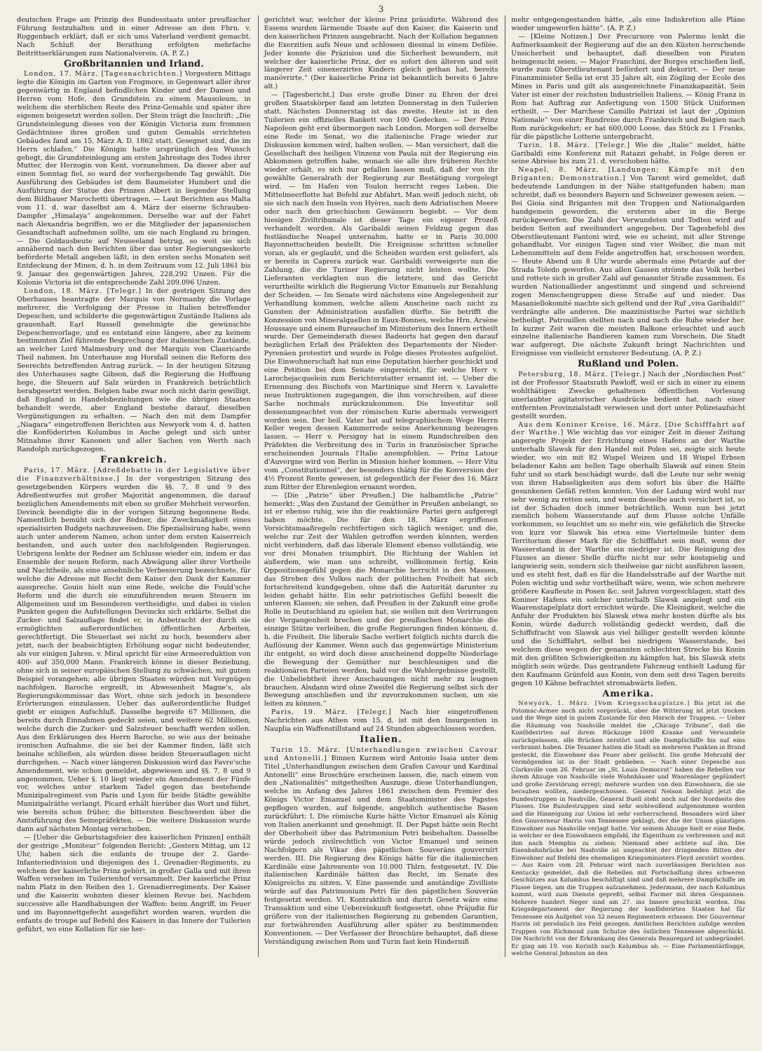3
deutschen Frage am Prinzip des Bundesstaats unter preußischer Führung festzuhalten und in einer Adresse an den Fhrn. v. Roggenbach erklärt, daß er sich ums Vaterland verdient gemacht. Nach Schluß der Berathung erfolgten mehrfache Beitrittserklärungen zum Nationalverein. (A. P. Z.)
Großbritannien und Irland.
London, 17. März. [Tagesnachrichten.] Vorgestern Mittags legte die Königin im Garten von Frogmore, in Gegenwart aller ihrer gegenwärtig in England befindlichen Kinder und der Damen und Herren vom Hofe, den Grundstein zu einem Mausoleum, in welchem die sterblichen Reste des Prinz-Gemahls und später ihre eigenen beigesetzt werden sollen. Der Stein trägt die Inschrift: „Die Grundsteinlegung dieses von der Königin Victoria zum frommen Gedächtnisse ihres großen und guten Gemahls errichteten Gebäudes fand am 15. März A. D. 1862 statt. Gesegnet sind, die im Herrn schlafen.“ Die Königin hatte ursprünglich den Wunsch gehegt, die Grundsteinlegung am ersten Jahrestage des Todes ihrer Mutter, der Herzogin von Kent, vorzunehmen. Da dieser aber auf einen Sonntag fiel, so ward der vorhergehende Tag gewählt. Die Ausführung des Gebäudes ist dem Baumeister Humbert und die Ausführung der Statue des Prinzen Albert in liegender Stellung dem Bildhauer Marochetti übertragen. — Laut Berichten aus Malta vom 11. d. war daselbst am 4. März der eiserne Schrauben-Dampfer „Himalaya“ angekommen. Derselbe war auf der Fahrt nach Alexandria begriffen, wo er die Mitglieder der japanesischen Gesandtschaft aufnehmen sollte, um sie nach England zu bringen. — Die Goldausbeute auf Neuseeland betrug, so weit sie sich annähernd nach den Berichten über das unter Regierungseskorte beförderte Metall angeben läßt, in den ersten sechs Monaten seit Entdeckung der Minen, d. h. in dem Zeitraum vom 12. Juli 1861 bis 9. Januar des gegenwärtigen Jahres, 228,292 Unzen. Für die Kolonie Victoria ist die entsprechende Zahl 209,096 Unzen.
London, 18. März. [Telegr.] In der gestrigen Sitzung des Oberhauses beantragte der Marquis von Normanby die Vorlage mehrerer, die Verfolgung der Presse in Italien betreffender Depeschen, und schilderte die gegenwärtigen Zustände Italiens als grauenhaft. Earl Russell genehmigte die gewünschte Depeschenvorlage, und es entstand eine längere, aber zu keinem bestimmten Ziel führende Besprechung der italienischen Zustände, an welcher Lord Malmesbury und der Marquis von Clanricarde Theil nahmen. Im Unterhause zog Horsfall seinen die Reform des Seerechts betreffenden Antrag zurück. — In der heutigen Sitzung des Unterhauses sagte Gibson, daß die Regierung die Hoffnung hege, die Steuern auf Salz würden in Frankreich beträchtlich herabgesetzt werden. Belgien habe zwar noch nicht darin gewilligt, daß England in Handelsbeziehungen wie die übrigen Staaten behandelt werde, aber England bestehe darauf, dieselben Vergünstigungen zu erhalten. — Nach den mit dem Dampfer „Niagara“ eingetroffenen Berichten aus Newyork vom 4. d. hatten die Konföderirten Kolumbus in Asche gelegt und sich unter Mitnahme ihrer Kanonen und aller Sachen von Werth nach Randolph zurückgezogen.
Frankreich.
Paris, 17. März. [Adreßdebatte in der Legislative über die Finanzverhältnisse.] In der vorgestrigen Sitzung des gesetzgebenden Körpers wurden die §§. 7, 8 und 9 des Adreßentwurfes mit großer Majorität angenommen, die darauf bezüglichen Amendements mit eben so großer Mehrheit verworfen. Devinck beendigte die in der vorigen Sitzung begonnene Rede. Namentlich bemüht sich der Redner, die Zweckmäßigkeit eines spezialisirten Budgets nachzuweisen. Die Spezialisirung habe, wenn auch unter anderem Namen, schon unter dem ersten Kaiserreich bestanden, und auch unter den nachfolgenden Regierungen. Uebrigens lenkte der Redner am Schlusse wieder ein, indem er das Ensemble der neuen Reform, nach Abwägung aller ihrer Vortheile und Nachtheile, als eine ansehnliche Verbesserung bezeichnete, für welche die Adresse mit Recht dem Kaiser den Dank der Kammer ausspreche. Gouin hielt nun eine Rede, welche die Fould'sche Reform und die durch sie einzuführenden neuen Steuern im Allgemeinen und im Besonderen vertheidigte, und dabei in vielen Punkten gegen die Aufstellungen Devincks sich erklärte. Selbst die Zucker- und Salzauflage findet er, in Anbetracht der durch sie ermöglichten außerordentlichen öffentlichen Arbeiten, gerechtfertigt. Die Steuerlast sei nicht zu hoch, besonders aber jetzt, nach der beabsichtigten Erhöhung sogar nicht bedeutender, als vor einigen Jahren. v. Miral spricht für eine Armeereduktion von 400- auf 350,000 Mann. Frankreich könne in dieser Beziehung, ohne sich in seiner europäischen Stellung zu schwächen, mit gutem Beispiel vorangehen; alle übrigen Staaten würden mit Vergnügen nachfolgen. Baroche ergreift, in Abwesenheit Magne's, als Regierungskommissar das Wort, ohne sich jedoch in besondere Erörterungen einzulassen. Ueber das außerordentliche Budget giebt er einigen Aufschluß. Dasselbe begreife 67 Millionen, die bereits durch Einnahmen gedeckt seien, und weitere 62 Millionen, welche durch die Zucker- und Salzsteuer beschafft werden sollen. Aus den Erklärungen des Herrn Baroche, so wie aus der beinahe ironischen Aufnahme, die sie bei der Kammer finden, läßt sich beinahe schließen, als würden diese beiden Steuerauflagen nicht durchgehen. — Nach einer längeren Diskussion wird das Favre'sche Amendement, wie schon gemeldet, abgewiesen und §§. 7, 8 und 9 angenommen. Ueber §. 10 liegt wieder ein Amendement der Fünfe vor, welches unter starkem Tadel gegen das bestehende Munizipalregiment von Paris und Lyon für beide Städte gewählte Munizipalräthe verlangt. Picard erhält hierüber das Wort und führt, wie bereits schon früher, die bittersten Beschwerden über die Amtsführung des Seinepräfekten. — Die weitere Diskussion wurde dann auf nächsten Montag verschoben.
— [Ueber die Geburtstagsfeier des kaiserlichen Prinzen] enthält der gestrige „Moniteur“ folgenden Bericht: „Gestern Mittag, um 12 Uhr, haben sich die enfants de troupe der 2. Garde-Infanteriedivision und diejenigen des 1. Grenadier-Regiments, zu welchem der kaiserliche Prinz gehört, in großer Galla und mit ihren Waffen versehen im Tuilerienhof versammelt. Der kaiserliche Prinz nahm Platz in den Reihen des 1. Grenadierregiments. Der Kaiser und die Kaiserin wohnten dieser kleinen Revue bei. Nachdem successive alle Handhabungen der Waffen: beim Angriff, im Feuer und im Bayonnettgefecht ausgeführt worden waren, wurden die enfants de troupe auf Befehl des Kaisers in das Innere der Tuilerien geführt, wo eine Kollation für sie her-
gerichtet war, welcher der kleine Prinz präsidirte. Während des Essens wurden lärmende Toaste auf den Kaiser, die Kaiserin und den kaiserlichen Prinzen ausgebracht. Nach der Kollation begannen die Exerzitien aufs Neue und schlossen diesmal in einem Defilée. Jeder konnte die Präzision und die Sicherheit bewundern, mit welcher der kaiserliche Prinz, der es sofort den älteren und seit längerer Zeit einexerzirten Kindern gleich gethan hat, bereits manövrirte.“ (Der kaiserliche Prinz ist bekanntlich bereits 6 Jahre alt.)
— [Tagesbericht.] Das erste große Diner zu Ehren der drei großen Staatskörper fand am letzten Donnerstag in den Tuilerien statt. Nächsten Donnerstag ist das zweite. Heute ist in den Tuilerien ein offizielles Bankett von 100 Gedecken. — Der Prinz Napoleon geht erst übermorgen nach London. Morgen soll derselbe eine Rede im Senat, wo die italienische Frage wieder zur Diskussion kommen wird, halten wollen. — Man versichert, daß die Gesellschaft des heiligen Vinzenz von Paula mit der Regierung ein Abkommen getroffen habe, wonach sie alle ihre früheren Rechte wieder erhält, es sich nur gefallen lassen muß, daß der von ihr gewählte Generalrath der Regierung zur Bestätigung vorgelegt wird. — Im Hafen von Toulon herrscht reges Leben. Die Mittelmeerflotte hat Befehl zur Abfahrt. Man weiß jedoch nicht, ob sie sich nach den Inseln von Hyères, nach dem Adriatischen Meere oder nach den griechischen Gewässern begiebt. — Vor dem hiesigen Ziviltribunale ist dieser Tage ein eigener Prozeß verhandelt worden. Als Garibaldi seinen Feldzug gegen das festländische Neapel unternahm, hatte er in Paris 30,000 Bayonnettscheiden bestellt. Die Ereignisse schritten schneller voran, als er geglaubt, und die Scheiden wurden erst geliefert, als er bereits in Caprera zurück war. Garibaldi verweigerte nun die Zahlung, die die Turiner Regierung nicht leisten wollte. Die Lieferanten verklagten nun die letztere, und das Gericht verurtheilte wirklich die Regierung Victor Emanuels zur Bezahlung der Scheiden. — Im Senate wird nächstens eine Angelegenheit zur Verhandlung kommen, welche allem Anscheine nach nicht zu Gunsten der Administration ausfallen dürfte. Sie betrifft die Konzession von Mineralquellen in Eaux-Bonnes, welche Hrn. Arsène Houssaye und einem Bureauchef im Ministerium des Innern ertheilt wurde. Der Gemeinderath dieses Badeorts hat gegen den darauf bezüglichen Erlaß des Präfekten des Departements der Nieder-Pyrenäen protestirt und wurde in Folge dieses Protestes aufgelöst. Die Einwohnerschaft hat nun eine Deputation hierher geschickt und eine Petition bei dem Senate eingereicht, für welche Herr v. Larochejacquelein zum Berichterstatter ernannt ist. — Ueber die Ernennung des Bischofs von Martinique sind Herrn v. Lavalette neue Instruktionen zugegangen, die ihm vorschreiben, auf diese Sache nochmals zurückzukommen. Die Investitur soll dessenungeachtet von der römischen Kurie abermals verweigert worden sein. Der heil. Vater hat auf telegraphischem Wege Herrn Keller wegen dessen Kammerrede seine Anerkennung bezeugen lassen. — Herr v. Persigny hat in einem Rundschreiben den Präfekten die Verbreitung des in Turin in französischer Sprache erscheinenden Journals l'Italie anempfohlen. — Prinz Latour d'Auvergne wird von Berlin in Mission hieher kommen. — Herr Vitu vom „Constitutionnel“, der besonders thätig für die Konversion der 4½ Prozent Rente gewesen, ist gelegentlich der Feier des 16. März zum Ritter der Ehrenlegion ernannt worden.
— [Die „Patrie“ über Preußen.] Die halbamtliche „Patrie“ bemerkt: „Was den Zustand der Gemüther in Preußen anbelangt, so ist er ebenso ruhig, wie ihn die reaktionäre Partei gern aufgeregt haben möchte. Die für den 18. März ergriffenen Vorsichtsmaaßregeln rechtfertigen sich täglich weniger, und die, welche zur Zeit der Wahlen getroffen werden könnten, werden nicht verhindern, daß das liberale Element ebenso vollständig, wie vor drei Monaten triumphirt. Die Richtung der Wahlen ist außerdem, wie man uns schreibt, vollkommen fertig. Kein Oppositionsgefühl gegen die Monarchie herrscht in den Massen, das Streben des Volkes nach der politischen Freiheit hat sich fortschreitend kundgegeben, ohne daß die Autorität darunter zu leiden gehabt hätte. Ein sehr patriotisches Gefühl beseelt die unteren Klassen; sie sehen, daß Preußen in der Zukunft eine große Rolle in Deutschland zu spielen hat, sie wollen mit den Verirrungen der Vergangenheit brechen und der preußischen Monarchie die einzige Stütze verleihen, die große Regierungen finden können, d. h. die Freiheit. Die liberale Sache verliert folglich nichts durch die Auflösung der Kammer. Wenn auch das gegenwärtige Ministerium ihr entgeht, so wird doch diese anscheinend doppelte Niederlage die Bewegung der Gemüther nur beschleunigen und die reaktionären Parteien werden, bald vor die Wahlergebnisse gestellt, die Unbeliebtheit ihrer Anschauungen nicht mehr zu leugnen brauchen. Alsdann wird ohne Zweifel die Regierung selbst sich der Bewegung anschließen und ihr zuvorzukommen suchen, um sie leiten zu können.“
Paris, 19. März. [Telegr.] Nach hier eingetroffenen Nachrichten aus Athen vom 15. d. ist mit den Insurgenten in Nauplia ein Waffenstillstand auf 24 Stunden abgeschlossen worden.
Italien.
Turin 15. März. [Unterhandlungen zwischen Cavour und Antonelli.] Binnen Kurzem wird Antonio Isaia unter dem Titel „Unterhandlungen zwischen dem Grafen Cavour und Kardinal Antonelli“ eine Broschüre erscheinen lassen, die, nach einem von den „Nationalités“ mitgetheilten Auszuge, diese Unterhandlungen, welche im Anfang des Jahres 1861 zwischen dem Premier des Königs Victor Emanuel und dem Staatsminister des Papstes gepflogen wurden, auf folgende, angeblich authentische Basen zurückführt: I. Die römische Kurie hätte Victor Emanuel als König von Italien anerkannt und genehmigt. II. Der Papst hätte sein Recht der Oberhoheit über das Patrimonium Petri beibehalten. Dasselbe würde jedoch zivilrechtlich von Victor Emanuel und seinen Nachfolgern als Vikar des päpstlichen Souveräns gouvernirt werden. III. Die Regierung des Königs hätte für die italienischen Kardinäle eine Jahresrente von 10,000 Thlrn. festgesetzt. IV. Die italienischen Kardinäle hätten das Recht, im Senate des Königreichs zu sitzen. V. Eine passende und anständige Zivilliste würde auf das Patrimonium Petri für den päpstlichen Souverän festgesetzt werden. VI. Kontraktlich und durch Gesetz wäre eine Transaktion und eine Uebereinkunft festgesetzt, ohne Präjudiz für größere von der italienischen Regierung zu gebenden Garantien, zur fortwährenden Ausführung aller später zu bestimmenden Konventionen. — Der Verfasser der Broschüre behauptet, daß diese Verständigung zwischen Rom und Turin fast kein Hinderniß
mehr entgegengestanden hätte, „als eine Indiskretion alle Pläne wieder umgeworfen hätte“. (A. P. Z.)
— [Kleine Notizen.] Der Precursore von Palermo lenkt die Aufmerksamkeit der Regierung auf die an den Küsten herrschende Unsicherheit und behauptet, daß dieselben von Piraten heimgesucht seien. — Major Franchini, der Borges erschießen ließ, wurde zum Oberstlieutenant befördert und dekorirt. — Der neue Finanzminister Sella ist erst 35 Jahre alt, ein Zögling der Ecole des Mines in Paris und gilt als ausgezeichnete Finanzkapazität. Sein Vater ist einer der reichsten Industriellen Italiens. — König Franz in Rom hat Auftrag zur Anfertigung von 1500 Stück Uniformen ertheilt. — Der Marchese Camillo Patrizzi ist laut der „Opinion Nationale“ von einer Rundreise durch Frankreich und Belgien nach Rom zurückgekehrt; er hat 600,000 Loose, das Stück zu 1 Franks, für die päpstliche Lotterie untergebracht.
Turin, 18. März. [Telegr.] Wie die „Italie“ meldet, hätte Garibaldi eine Konferenz mit Ratazzi gehabt, in Folge deren er seine Abreise bis zum 21. d. verschoben hätte.
Neapel, 8. März. [Landungen; Kämpfe mit den Briganten; Demonstration.] Von Tarent wird gemeldet, daß bedeutende Landungen in der Nähe stattgefunden haben; man schreibt, daß es besonders Bayern und Schweizer gewesen seien. — Bei Gioia sind Briganten mit den Truppen und Nationalgarden handgemein geworden, die ersteren aber in die Berge zurückgeworfen. Die Zahl der Verwundeten und Todten wird auf beiden Seiten auf zweihundert angegeben. Der Tagesbefehl des Oberstlieutenant Fantoni wird, wie es scheint, mit aller Strenge gehandhabt. Vor einigen Tagen sind vier Weiber, die man mit Lebensmitteln auf dem Felde angetroffen hat, erschossen worden. — Heute Abend um 8 Uhr wurde abermals eine Petarde auf der Strada Toledo geworfen. Aus allen Gassen strömte das Volk herbei und rottete sich in großer Zahl auf genannter Straße zusammen. Es wurden Nationallieder angestimmt und singend und schreiend zogen Menschengruppen diese Straße auf und nieder. Das Masaniellokomité machte sich geltend und der Ruf „viva Garibaldi!“ verdrängte alle anderen. Die mazzinistische Partei war sichtlich betheiligt. Patrouillen stellten nach und nach die Ruhe wieder her. In kurzer Zeit waren die meisten Balkone erleuchtet und auch einzelne italienische Bandieren kamen zum Vorschein. Die Stadt war aufgeregt. Die nächste Zukunft bringt Nachrichten und Ereignisse von vielleicht ernsterer Bedeutung. (A. P. Z.)
Rußland und Polen.
Petersburg, 18. März. [Telegr.] Nach der „Nordischen Post“ ist der Professor Staatsrath Pawloff, weil er sich in einer zu einem wohlthätigen Zwecke gehaltenen öffentlichen Vorlesung unerlaubter agitatorischer Ausdrücke bedient hat, nach einer entfernten Provinzialstadt verwiesen und dort unter Polizeiaufsicht gestellt worden.
Aus dem Koniner Kreise, 16. März. [Die Schifffahrt auf der Warthe.] Wie wichtig das vor einiger Zeit in dieser Zeitung angeregte Projekt der Errichtung eines Hafens an der Warthe unterhalb Slawsk für den Handel mit Polen sei, zeigte sich heute wieder, wo ein mit 82 Wispel Weizen und 18 Wispel Erbsen beladener Kahn am hellen Tage oberhalb Slawsk auf einen Stein fuhr und so stark beschädigt wurde, daß die Leute nur sehr wenig von ihren Habseligkeiten aus dem sofort bis über die Hälfte gesunkenen Gefäß retten konnten. Von der Ladung wird wohl nur sehr wenig zu retten sein, und wenn dieselbe auch versichert ist, so ist der Schaden doch immer beträchtlich. Wenn nun bei jetzt ziemlich hohem Wasserstande auf dem Flusse solche Unfälle vorkommen, so leuchtet um so mehr ein, wie gefährlich die Strecke von kurz vor Slawsk bis etwa eine Viertelmeile hinter dem Territorium dieser Mark für die Schifffahrt sein muß, wenn der Wasserstand in der Warthe ein niedriger ist. Die Reinigung des Flusses an dieser Stelle dürfte nicht nur sehr kostspielig und langwierig sein, sondern sich theilweise gar nicht ausführen lassen, und es steht fest, daß es für die Handelsstraße auf der Warthe mit Polen wichtig und sehr vortheilhaft wäre, wenn, wie schon mehrere größere Kaufleute in Posen &c. seit Jahren vorgeschlagen, statt des Koniner Hafens ein solcher unterhalb Slawsk angelegt und ein Waarenstapelplatz dort errichtet würde. Die Kleinigkeit, welche die Anfuhr der Produkten bis Slawsk etwa mehr kosten dürfte als bis Konin, würde dadurch vollständig gedeckt werden, daß die Schiffsfracht von Slawsk aus viel billiger gestellt werden könnte und die Schifffahrt, selbst bei niedrigem Wasserstande, bei welchem diese wegen der genannten schlechten Strecke bis Konin mit den größten Schwierigkeiten zu kämpfen hat, bis Slawsk stets möglich sein würde. Das gestrandete Fahrzeug enthielt Ladung für den Kaufmann Grünfeld aus Konin, von dem seit drei Tagen bereits gegen 10 Kähne befrachtet stromabwärts liefen.
Amerika.
Newyork, 1. März. [Vom Kriegsschauplatze.] Bis jetzt ist die Potomac-Armee noch nicht vorgerückt, aber die Witterung ist jetzt trocken und die Wege sind in gutem Zustande für den Marsch der Truppen. — Ueber die Räumung von Nashville meldet die „Chicago Tribune“, daß die Konföderirten auf ihrem Rückzuge 1600 Kranke und Verwundete zurückgelassen, alle Brücken zerstört und alle Dampfschiffe bis auf eins verbrannt haben. Die Texaner hatten die Stadt an mehreren Punkten in Brand gesteckt, die Einwohner das Feuer aber gelöscht. Die große Mehrzahl der Vermögenden ist in der Stadt geblieben. — Nach einer Depesche aus Clarksville vom 26. Februar im „St. Louis Democrat“ haben die Rebellen vor ihrem Abzuge von Nashville viele Wohnhäuser und Waarenlager geplündert und große Zerstörung erregt; mehrere wurden von den Einwohnern, die sie berauben wollten, niedergeschossen. General Nelson befehligt jetzt die Bundestruppen in Nashville, General Buell steht noch auf der Nordseite des Flusses. Die Bundestruppen sind sehr wohlwollend aufgenommen worden und die Hinneigung zur Union ist sehr vorherrschend. Besonders wird über den Gouverneur Harris von Tennessee geklagt, der die der Union günstigen Einwohner aus Nashville verjagt hatte. Vor seinem Abzuge hielt er eine Rede, in welcher er den Einwohnern empfahl, ihr Eigenthum zu verbrennen und mit ihm nach Memphis zu ziehen; Niemand aber achtete auf ihn. Die Eisenbahnbrücke bei Nashville ist ungeachtet der dringenden Bitten der Einwohner auf Befehl des ehemaligen Kriegsministers Floyd zerstört worden. — Aus Kairo vom 28. Februar wird nach zuverlässigen Berichten aus Kentucky gemeldet, daß die Rebellen mit Fortschaffung ihres schweren Geschützes aus Kolumbus beschäftigt sind und daß mehrere Dampfschiffe im Flusse liegen, um die Truppen aufzunehmen. Jedermann, der nach Kolumbus kommt, wird zum Dienste gepreßt, selbst Farmer mit ihren Gespannen. Mehrere hundert Neger sind am 27. ins Innere geschickt worden. Das Kriegsdepartement der Regierung der konföderirten Staaten hat für Tennessee ein Aufgebot von 32 neuen Regimentern erlassen. Der Gouverneur Harris ist persönlich ins Feld gezogen. Amtlichen Berichten zufolge werden Truppen von Richmond zum Schutze des östlichen Tennessee abgeschickt. Die Nachricht von der Erkrankung des Generals Beauregard ist unbegründet. Er ging am 19. von Korinth nach Kolumbus ab. — Eine Parlamentärflagge, welche General Johnston an den